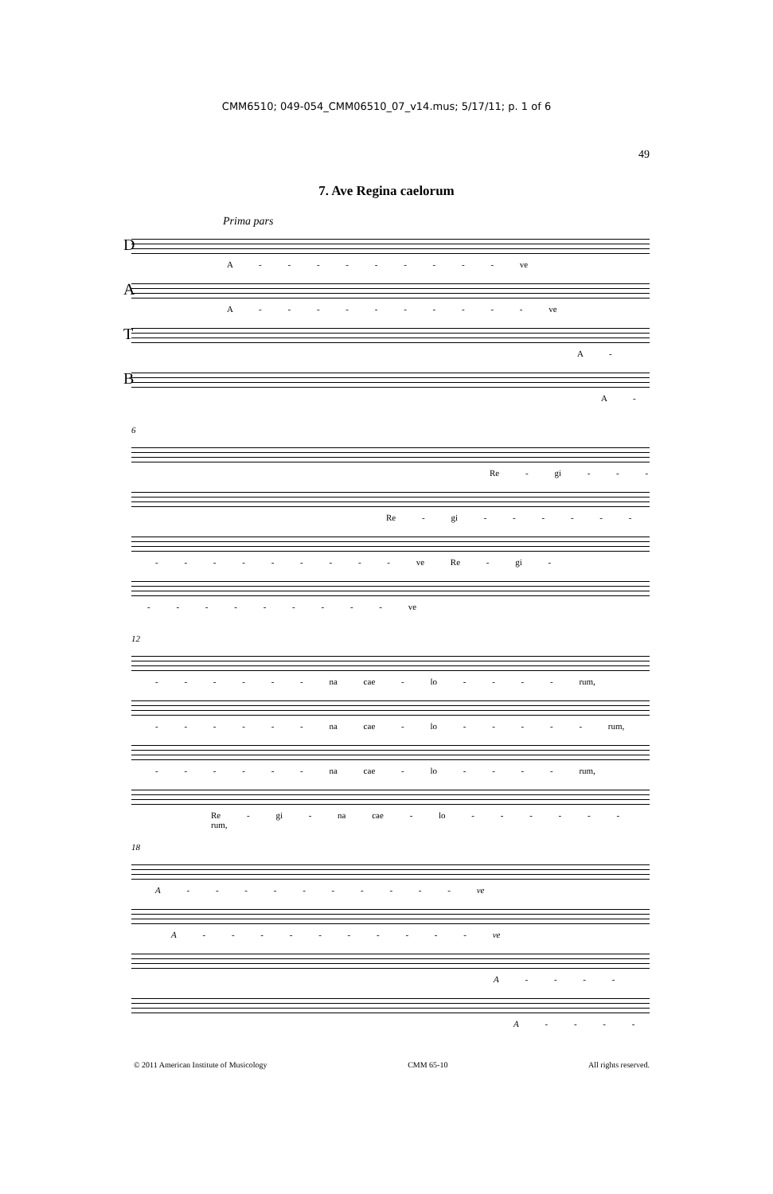CMM6510; 049-054_CMM06510_07_v14.mus; 5/17/11; p. 1 of 6
49
7. Ave Regina caelorum
Prima pars
D
A - - - - - - - - - ve
A
A - - - - - - - - - - ve
T
A -
B
A -
6
Re - gi - - -
Re - gi - - - - - -
- - - - - - - - - ve Re - gi -
- - - - - - - - - ve
12
- - - - - - na cae - lo - - - - rum,
- - - - - - na cae - lo - - - - - rum,
- - - - - - na cae - lo - - - - rum,
Re - gi - na cae - lo - - - - - - rum,
18
A - - - - - - - - - - ve
A - - - - - - - - - - ve
A - - - -
A - - - -
© 2011 American Institute of Musicology CMM 65-10 All rights reserved.